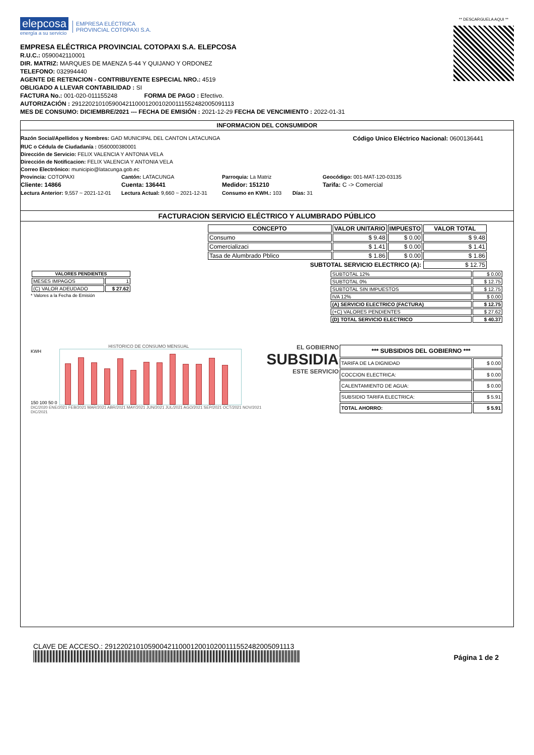elepcosa
energía a su servicio
EMPRESA ELÉCTRICA
PROVINCIAL COTOPAXI S.A.
EMPRESA ELÉCTRICA PROVINCIAL COTOPAXI S.A. ELEPCOSA
R.U.C.: 0590042110001
DIR. MATRIZ: MARQUES DE MAENZA 5-44 Y QUIJANO Y ORDONEZ
TELEFONO: 032994440
AGENTE DE RETENCION - CONTRIBUYENTE ESPECIAL NRO.: 4519
OBLIGADO A LLEVAR CONTABILIDAD : SI
FACTURA No.: 001-020-011155248 FORMA DE PAGO : Efectivo.
AUTORIZACIÓN : 2912202101059004211000120010200111552482005091113
MES DE CONSUMO: DICIEMBRE/2021 --- FECHA DE EMISIÓN : 2021-12-29 FECHA DE VENCIMIENTO : 2022-01-31
** DESCARGUELA AQUI **
INFORMACION DEL CONSUMIDOR
Razón Social/Apellidos y Nombres: GAD MUNICIPAL DEL CANTON LATACUNGA Código Unico Eléctrico Nacional: 0600136441
RUC o Cédula de Ciudadanía : 0560000380001
Dirección de Servicio: FELIX VALENCIA Y ANTONIA VELA
Dirección de Notificacion: FELIX VALENCIA Y ANTONIA VELA
Correo Electrónico: municipio@latacunga.gob.ec
Provincia: COTOPAXI Cantón: LATACUNGA Parroquia: La Matriz Geocódigo: 001-MAT-120-03135
Cliente: 14866 Cuenta: 136441 Medidor: 151210 Tarifa: C -> Comercial
Lectura Anterior: 9,557 ~ 2021-12-01 Lectura Actual: 9,660 ~ 2021-12-31 Consumo en KWH.: 103 Días: 31
FACTURACION SERVICIO ELÉCTRICO Y ALUMBRADO PÚBLICO
| CONCEPTO | VALOR UNITARIO | IMPUESTO | VALOR TOTAL |
| --- | --- | --- | --- |
| Consumo | $ 9.48 | $ 0.00 | $ 9.48 |
| Comercializaci | $ 1.41 | $ 0.00 | $ 1.41 |
| Tasa de Alumbrado Pblico | $ 1.86 | $ 0.00 | $ 1.86 |
| SUBTOTAL SERVICIO ELECTRICO (A): | | | $ 12.75 |
| VALORES PENDIENTES | |
| --- | --- |
| MESES IMPAGOS | 1 |
| (C) VALOR ADEUDADO | $ 27.62 |
* Valores a la Fecha de Emisión
| SUBTOTAL 12% | $ 0.00 |
| SUBTOTAL 0% | $ 12.75 |
| SUBTOTAL SIN IMPUESTOS | $ 12.75 |
| IVA 12% | $ 0.00 |
| (A) SERVICIO ELECTRICO (FACTURA) | $ 12.75 |
| (+C) VALORES PENDIENTES | $ 27.62 |
| (D) TOTAL SERVICIO ELECTRICO | $ 40.37 |
HISTORICO DE CONSUMO MENSUAL
KWH
150 100 50 0
DIC/2020 ENE/2021 FEB/2021 MAR/2021 ABR/2021 MAY/2021 JUN/2021 JUL/2021 AGO/2021 SEP/2021 OCT/2021 NOV/2021 DIC/2021
EL GOBIERNO
SUBSIDIA
ESTE SERVICIO
| *** SUBSIDIOS DEL GOBIERNO *** | |
| --- | --- |
| TARIFA DE LA DIGNIDAD | $ 0.00 |
| COCCION ELECTRICA: | $ 0.00 |
| CALENTAMIENTO DE AGUA: | $ 0.00 |
| SUBSIDIO TARIFA ELECTRICA: | $ 5.91 |
| TOTAL AHORRO: | $ 5.91 |
CLAVE DE ACCESO.: 2912202101059004211000120010200111552482005091113
Página 1 de 2